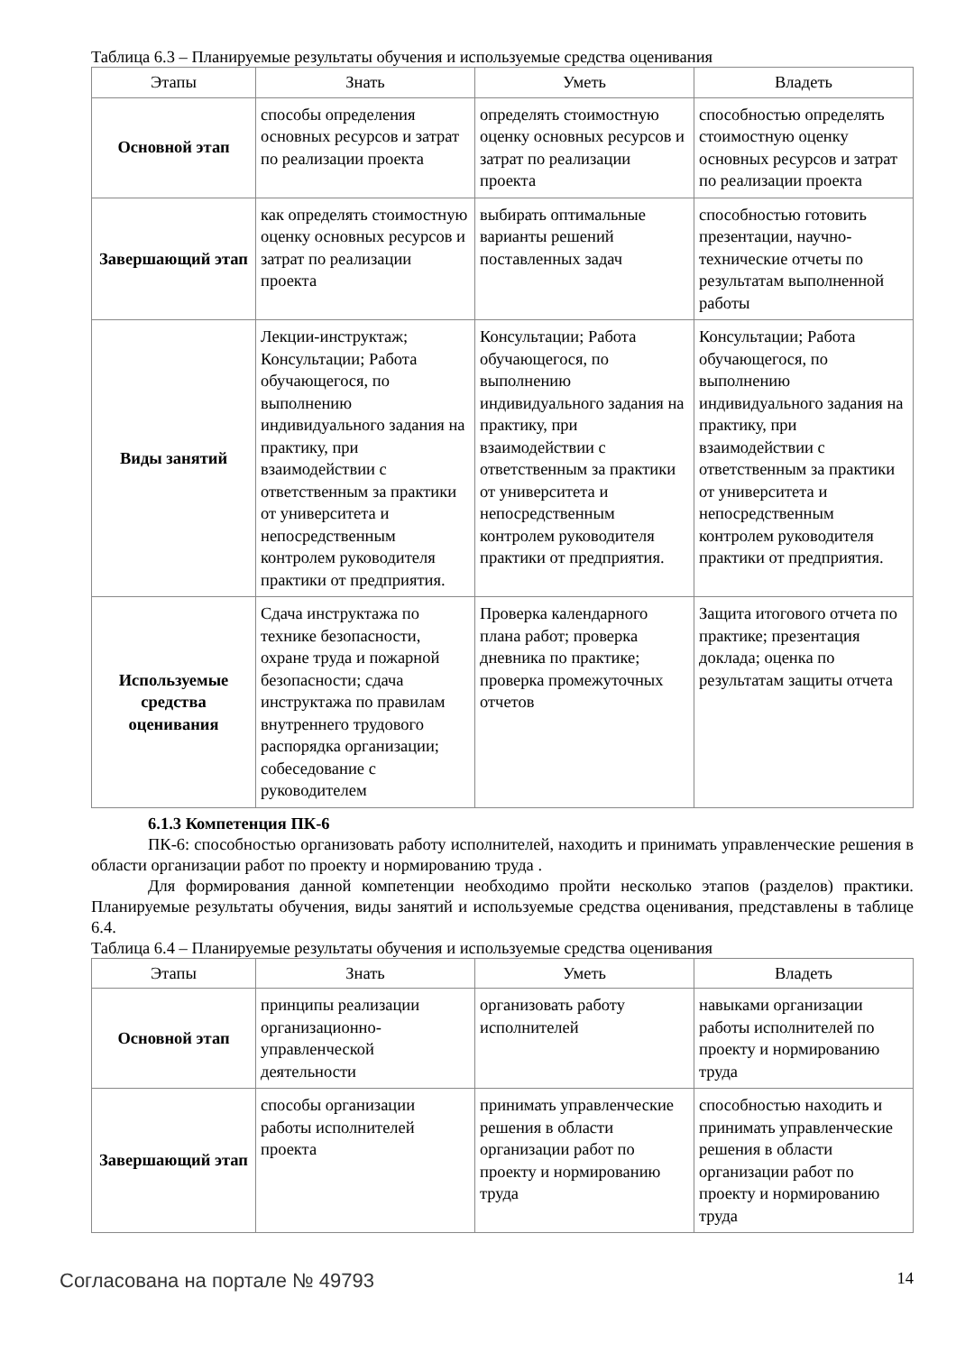Таблица 6.3 – Планируемые результаты обучения и используемые средства оценивания
| Этапы | Знать | Уметь | Владеть |
| --- | --- | --- | --- |
| Основной этап | способы определения основных ресурсов и затрат по реализации проекта | определять стоимостную оценку основных ресурсов и затрат по реализации проекта | способностью определять стоимостную оценку основных ресурсов и затрат по реализации проекта |
| Завершающий этап | как определять стоимостную оценку основных ресурсов и затрат по реализации проекта | выбирать оптимальные варианты решений поставленных задач | способностью готовить презентации, научно-технические отчеты по результатам выполненной работы |
| Виды занятий | Лекции-инструктаж; Консультации; Работа обучающегося, по выполнению индивидуального задания на практику, при взаимодействии с ответственным за практики от университета и непосредственным контролем руководителя практики от предприятия. | Консультации; Работа обучающегося, по выполнению индивидуального задания на практику, при взаимодействии с ответственным за практики от университета и непосредственным контролем руководителя практики от предприятия. | Консультации; Работа обучающегося, по выполнению индивидуального задания на практику, при взаимодействии с ответственным за практики от университета и непосредственным контролем руководителя практики от предприятия. |
| Используемые средства оценивания | Сдача инструктажа по технике безопасности, охране труда и пожарной безопасности; сдача инструктажа по правилам внутреннего трудового распорядка организации; собеседование с руководителем | Проверка календарного плана работ; проверка дневника по практике; проверка промежуточных отчетов | Защита итогового отчета по практике; презентация доклада; оценка по результатам защиты отчета |
6.1.3 Компетенция ПК-6
ПК-6: способностью организовать работу исполнителей, находить и принимать управленческие решения в области организации работ по проекту и нормированию труда .
Для формирования данной компетенции необходимо пройти несколько этапов (разделов) практики. Планируемые результаты обучения, виды занятий и используемые средства оценивания, представлены в таблице 6.4.
Таблица 6.4 – Планируемые результаты обучения и используемые средства оценивания
| Этапы | Знать | Уметь | Владеть |
| --- | --- | --- | --- |
| Основной этап | принципы реализации организационно-управленческой деятельности | организовать работу исполнителей | навыками организации работы исполнителей по проекту и нормированию труда |
| Завершающий этап | способы организации работы исполнителей проекта | принимать управленческие решения в области организации работ по проекту и нормированию труда | способностью находить и принимать управленческие решения в области организации работ по проекту и нормированию труда |
Согласована на портале № 49793 14